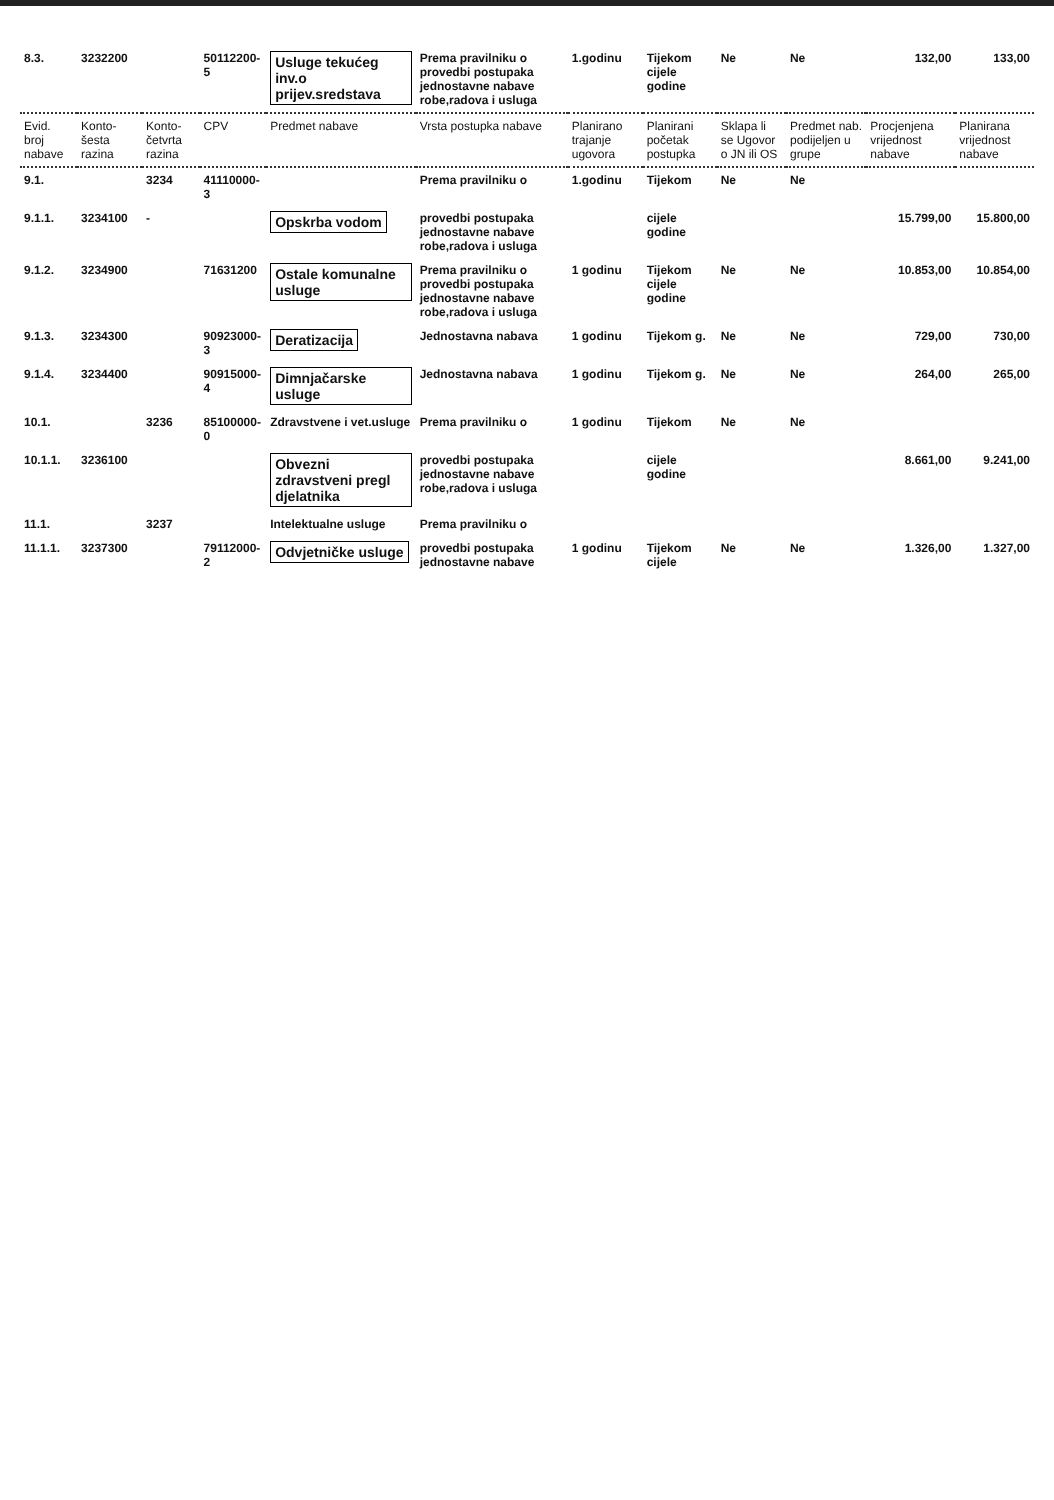| 8.3. | 3232200 | | 50112200-5 | Usluge tekućeg inv.o prijev.sredstava | Prema pravilniku o provedbi postupaka jednostavne nabave robe,radova i usluga | 1.godinu | Tijekom cijele godine | Ne | Ne | 132,00 | 133,00 |
| Evid. broj nabave | Konto- šesta razina | Konto- četvrta razina | CPV | Predmet nabave | Vrsta postupka nabave | Planirano trajanje ugovora | Planirani početak postupka | Sklapa li se Ugovor o JN ili OS | Predmet nab. podijeljen u grupe | Procjenjena vrijednost nabave | Planirana vrijednost nabave |
| 9.1. | | 3234 | 41110000-3 | | Prema pravilniku o | 1.godinu | Tijekom | Ne | Ne | | |
| 9.1.1. | 3234100 | - | | Opskrba vodom | provedbi postupaka jednostavne nabave robe,radova i usluga | | cijele godine | | | 15.799,00 | 15.800,00 |
| 9.1.2. | 3234900 | | 71631200 | Ostale komunalne usluge | Prema pravilniku o provedbi postupaka jednostavne nabave robe,radova i usluga | 1 godinu | Tijekom cijele godine | Ne | Ne | 10.853,00 | 10.854,00 |
| 9.1.3. | 3234300 | | 90923000-3 | Deratizacija | Jednostavna nabava | 1 godinu | Tijekom g. | Ne | Ne | 729,00 | 730,00 |
| 9.1.4. | 3234400 | | 90915000-4 | Dimnjačarske usluge | Jednostavna nabava | 1 godinu | Tijekom g. | Ne | Ne | 264,00 | 265,00 |
| 10.1. | | 3236 | 85100000-0 | Zdravstvene i vet.usluge | Prema pravilniku o | 1 godinu | Tijekom | Ne | Ne | | |
| 10.1.1. | 3236100 | | | Obvezni zdravstveni pregl djelatnika | provedbi postupaka jednostavne nabave robe,radova i usluga | | cijele godine | | | 8.661,00 | 9.241,00 |
| 11.1. | | 3237 | | Intelektualne usluge | Prema pravilniku o | | | | | | |
| 11.1.1. | 3237300 | | 79112000-2 | Odvjetničke usluge | provedbi postupaka jednostavne nabave | 1 godinu | Tijekom cijele | Ne | Ne | 1.326,00 | 1.327,00 |